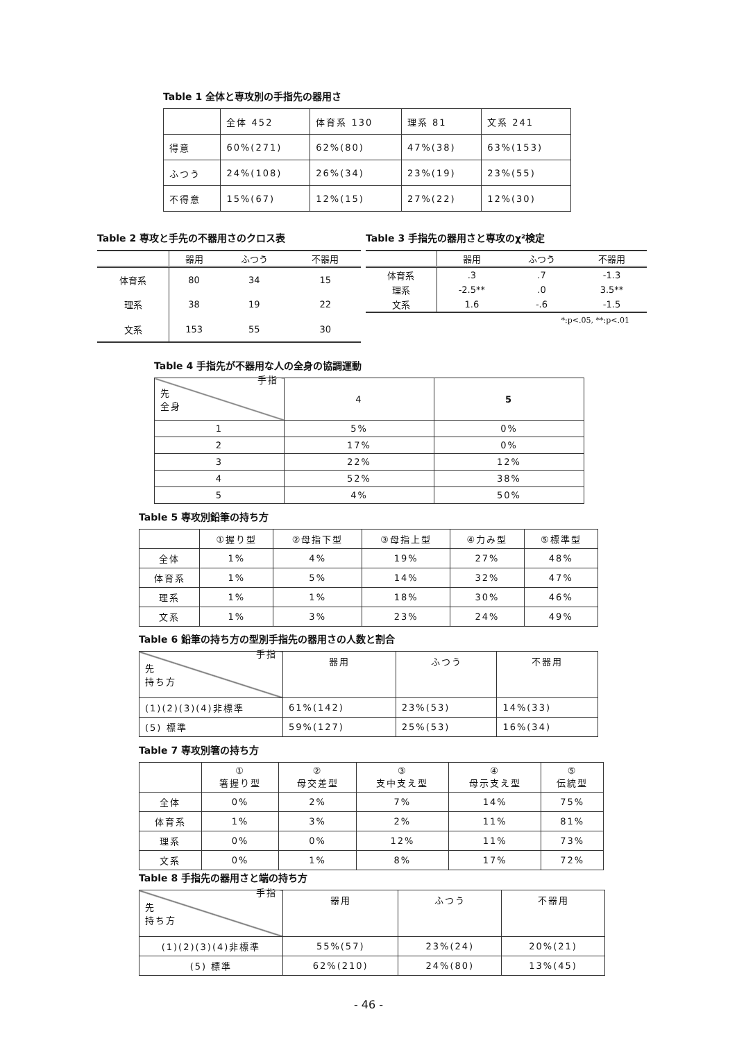Table 1 全体と専攻別の手指先の器用さ
| | 全体 452 | 体育系 130 | 理系 81 | 文系 241 |
| 得意 | 60%(271) | 62%(80) | 47%(38) | 63%(153) |
| ふつう | 24%(108) | 26%(34) | 23%(19) | 23%(55) |
| 不得意 | 15%(67) | 12%(15) | 27%(22) | 12%(30) |
Table 2 専攻と手先の不器用さのクロス表
| | 器用 | ふつう | 不器用 |
| 体育系 | 80 | 34 | 15 |
| 理系 | 38 | 19 | 22 |
| 文系 | 153 | 55 | 30 |
Table 3 手指先の器用さと専攻のχ²検定
| | 器用 | ふつう | 不器用 |
| 体育系 | .3 | .7 | -1.3 |
| 理系 | -2.5** | .0 | 3.5** |
| 文系 | 1.6 | -.6 | -1.5 |
*:p<.05, **:p<.01
Table 4 手指先が不器用な人の全身の協調運動
| 先 全身 手指 | 4 | 5 |
| 1 | 5% | 0% |
| 2 | 17% | 0% |
| 3 | 22% | 12% |
| 4 | 52% | 38% |
| 5 | 4% | 50% |
Table 5 専攻別鉛筆の持ち方
| | ①握り型 | ②母指下型 | ③母指上型 | ④力み型 | ⑤標準型 |
| 全体 | 1% | 4% | 19% | 27% | 48% |
| 体育系 | 1% | 5% | 14% | 32% | 47% |
| 理系 | 1% | 1% | 18% | 30% | 46% |
| 文系 | 1% | 3% | 23% | 24% | 49% |
Table 6 鉛筆の持ち方の型別手指先の器用さの人数と割合
| 先 持ち方 手指 | 器用 | ふつう | 不器用 |
| (1)(2)(3)(4)非標準 | 61%(142) | 23%(53) | 14%(33) |
| (5) 標準 | 59%(127) | 25%(53) | 16%(34) |
Table 7 専攻別箸の持ち方
| | ① 箸握り型 | ② 母交差型 | ③ 支中支え型 | ④ 母示支え型 | ⑤ 伝統型 |
| 全体 | 0% | 2% | 7% | 14% | 75% |
| 体育系 | 1% | 3% | 2% | 11% | 81% |
| 理系 | 0% | 0% | 12% | 11% | 73% |
| 文系 | 0% | 1% | 8% | 17% | 72% |
Table 8 手指先の器用さと端の持ち方
| 先 持ち方 手指 | 器用 | ふつう | 不器用 |
| (1)(2)(3)(4)非標準 | 55%(57) | 23%(24) | 20%(21) |
| (5) 標準 | 62%(210) | 24%(80) | 13%(45) |
- 46 -